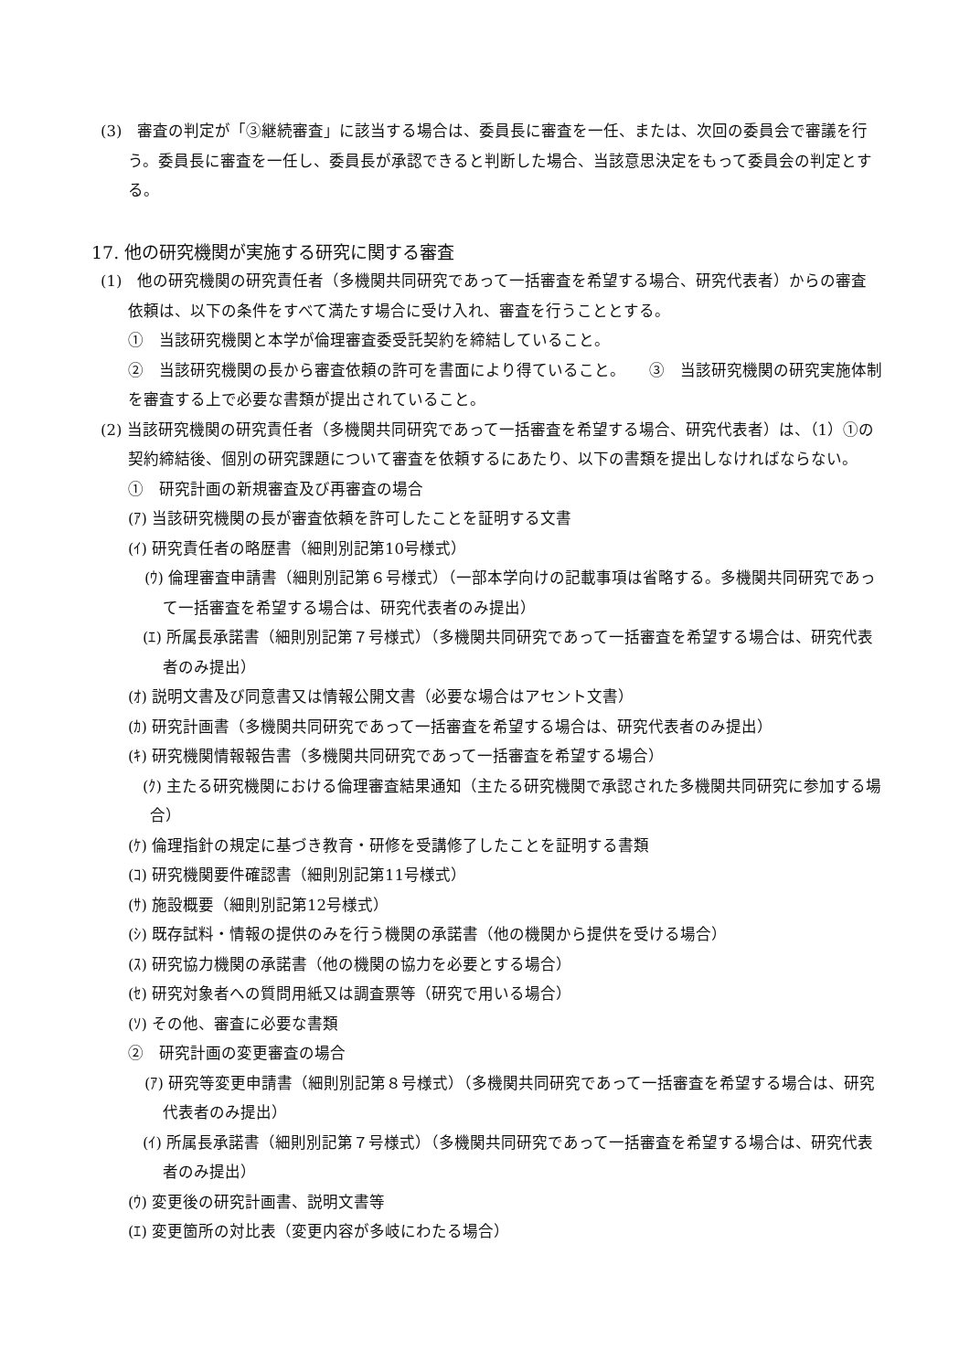(3)　審査の判定が「③継続審査」に該当する場合は、委員長に審査を一任、または、次回の委員会で審議を行う。委員長に審査を一任し、委員長が承認できると判断した場合、当該意思決定をもって委員会の判定とする。
17. 他の研究機関が実施する研究に関する審査
(1)　他の研究機関の研究責任者（多機関共同研究であって一括審査を希望する場合、研究代表者）からの審査依頼は、以下の条件をすべて満たす場合に受け入れ、審査を行うこととする。
①　当該研究機関と本学が倫理審査委受託契約を締結していること。
②　当該研究機関の長から審査依頼の許可を書面により得ていること。　　③　当該研究機関の研究実施体制を審査する上で必要な書類が提出されていること。
(2) 当該研究機関の研究責任者（多機関共同研究であって一括審査を希望する場合、研究代表者）は、（1）①の契約締結後、個別の研究課題について審査を依頼するにあたり、以下の書類を提出しなければならない。
①　研究計画の新規審査及び再審査の場合
(ｱ) 当該研究機関の長が審査依頼を許可したことを証明する文書
(ｲ) 研究責任者の略歴書（細則別記第10号様式）
(ｳ) 倫理審査申請書（細則別記第６号様式）（一部本学向けの記載事項は省略する。多機関共同研究であって一括審査を希望する場合は、研究代表者のみ提出）
(ｴ) 所属長承諾書（細則別記第７号様式）（多機関共同研究であって一括審査を希望する場合は、研究代表者のみ提出）
(ｵ) 説明文書及び同意書又は情報公開文書（必要な場合はアセント文書）
(ｶ) 研究計画書（多機関共同研究であって一括審査を希望する場合は、研究代表者のみ提出）
(ｷ) 研究機関情報報告書（多機関共同研究であって一括審査を希望する場合）
(ｸ) 主たる研究機関における倫理審査結果通知（主たる研究機関で承認された多機関共同研究に参加する場合）
(ｹ) 倫理指針の規定に基づき教育・研修を受講修了したことを証明する書類
(ｺ) 研究機関要件確認書（細則別記第11号様式）
(ｻ) 施設概要（細則別記第12号様式）
(ｼ) 既存試料・情報の提供のみを行う機関の承諾書（他の機関から提供を受ける場合）
(ｽ) 研究協力機関の承諾書（他の機関の協力を必要とする場合）
(ｾ) 研究対象者への質問用紙又は調査票等（研究で用いる場合）
(ｿ) その他、審査に必要な書類
②　研究計画の変更審査の場合
(ｱ) 研究等変更申請書（細則別記第８号様式）（多機関共同研究であって一括審査を希望する場合は、研究代表者のみ提出）
(ｲ) 所属長承諾書（細則別記第７号様式）（多機関共同研究であって一括審査を希望する場合は、研究代表者のみ提出）
(ｳ) 変更後の研究計画書、説明文書等
(ｴ) 変更箇所の対比表（変更内容が多岐にわたる場合）